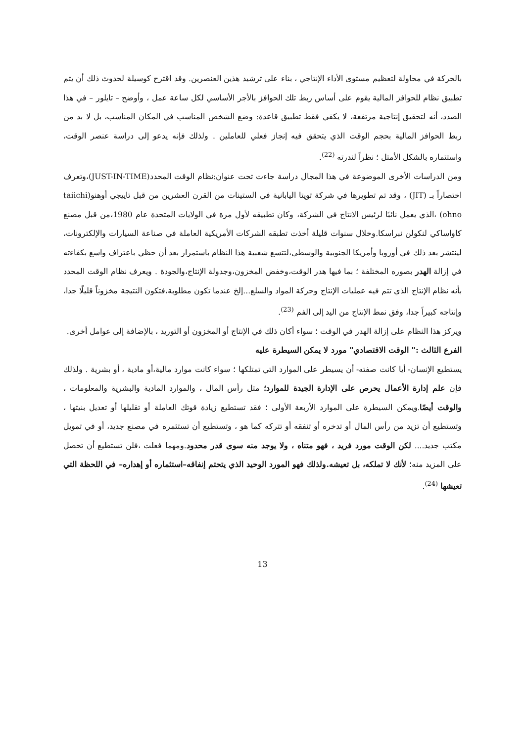بالحركة في محاولة لتعظيم مستوى الأداء الإنتاجي ، بناء على ترشيد هذين العنصرين. وقد اقترح كوسيلة لحدوث ذلك أن يتم تطبيق نظام للحوافز المالية يقوم على أساس ربط تلك الحوافز بالأجر الأساسي لكل ساعة عمل ، وأوضح – تايلور – في هذا الصدد، أنه لتحقيق إنتاجية مرتفعة، لا يكفي فقط تطبيق قاعدة: وضع الشخص المناسب في المكان المناسب، بل لا بد من ربط الحوافز المالية بحجم الوقت الذي يتحقق فيه إنجاز فعلي للعاملين . ولذلك فإنه يدعو إلى دراسة عنصر الوقت، واستثماره بالشكل الأمثل ؛ نظراً لندرته <sup>(22)</sup>.
ومن الدراسات الأخرى الموضوعة في هذا المجال دراسة جاءت تحت عنوان:نظام الوقت المحدد(JUST-IN-TIME)،وتعرف اختصاراً بـ (JIT) ، وقد تم تطويرها في شركة تويتا اليابانية في الستينات من القرن العشرين من قبل تاييجي أوهنو(taiichi ohno) ،الذي يعمل نائبًا لرئيس الانتاج في الشركة، وكان تطبيقه لأول مرة في الولايات المتحدة عام 1980،من قبل مصنع كاواساكي لنكولن نبراسكا.وخلال سنوات قليلة أخذت تطبقه الشركات الأمريكية العاملة في صناعة السيارات والإلكترونات، لينتشر بعد ذلك في أوروبا وأمريكا الجنوبية والوسطى،لتتسع شعبية هذا النظام باستمرار بعد أن حظي باعتراف واسع بكفاءته في إزالة الهدر بصوره المختلفة ؛ بما فيها هدر الوقت،وخفض المخزون،وجدولة الإنتاج،والجودة . ويعرف نظام الوقت المحدد بأنه نظام الإنتاج الذي تتم فيه عمليات الإنتاج وحركة المواد والسلع...إلخ عندما تكون مطلوبة،فتكون النتيجة مخزوناً قليلًا جدا، وإنتاجه كبيراً جدا، وفق نمط الإنتاج من اليد إلى الفم <sup>(23)</sup>.
ويركز هذا النظام على إزالة الهدر في الوقت ؛ سواء أكان ذلك في الإنتاج أو المخزون أو التوريد ، بالإضافة إلى عوامل أخرى.
الفرع الثالث :" الوقت الاقتصادي" مورد لا يمكن السيطرة عليه
يستطيع الإنسان- أيا كانت صفته- أن يسيطر على الموارد التي تمتلكها ؛ سواء كانت موارد مالية،أو مادية ، أو بشرية . ولذلك فإن علم إدارة الأعمال يحرص على الإدارة الجيدة للموارد؛ مثل رأس المال ، والموارد المادية والبشرية والمعلومات ، والوقت أيضًا.ويمكن السيطرة على الموارد الأربعة الأولى ؛ فقد تستطيع زيادة قوتك العاملة أو تقليلها أو تعديل بنيتها ، وتستطيع أن تزيد من رأس المال أو تدخره أو تنفقه أو تتركه كما هو ، وتستطيع أن تستثمره في مصنع جديد، أو في تمويل مكتب جديد.... لكن الوقت مورد فريد ، فهو متناه ، ولا يوجد منه سوى قدر محدود.ومهما فعلت ،فلن تستطيع أن تحصل على المزيد منه؛ لأنك لا تملكه، بل تعيشه.ولذلك فهو المورد الوحيد الذي يتحتم إنفاقه–استثماره أو إهداره– في اللحظة التي تعيشها <sup>(24)</sup>.
13